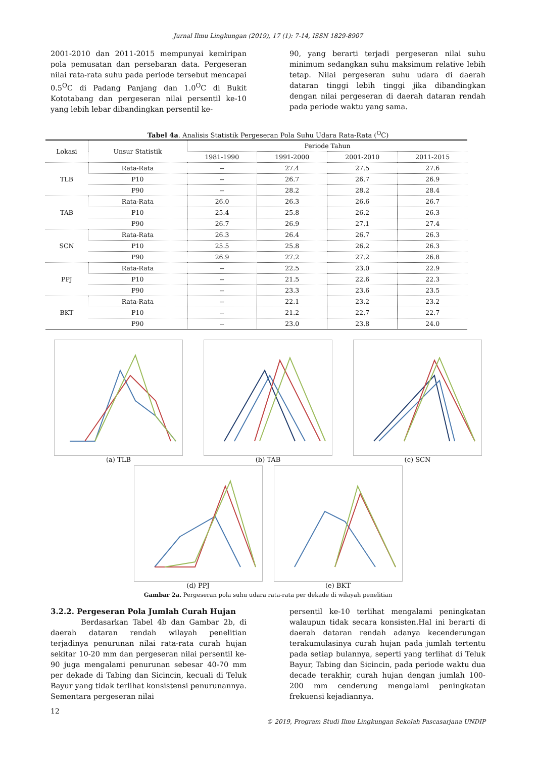Jurnal Ilmu Lingkungan (2019), 17 (1): 7-14, ISSN 1829-8907
2001-2010 dan 2011-2015 mempunyai kemiripan pola pemusatan dan persebaran data. Pergeseran nilai rata-rata suhu pada periode tersebut mencapai 0.5<sup>O</sup>C di Padang Panjang dan 1.0<sup>O</sup>C di Bukit Kototabang dan pergeseran nilai persentil ke-10 yang lebih lebar dibandingkan persentil ke-
90, yang berarti terjadi pergeseran nilai suhu minimum sedangkan suhu maksimum relative lebih tetap. Nilai pergeseran suhu udara di daerah dataran tinggi lebih tinggi jika dibandingkan dengan nilai pergeseran di daerah dataran rendah pada periode waktu yang sama.
Tabel 4a. Analisis Statistik Pergeseran Pola Suhu Udara Rata-Rata (<sup>O</sup>C)
| Lokasi | Unsur Statistik | Periode Tahun | | | |
| --- | --- | --- | --- | --- | --- |
| | | 1981-1990 | 1991-2000 | 2001-2010 | 2011-2015 |
| TLB | Rata-Rata | -- | 27.4 | 27.5 | 27.6 |
| | P10 | -- | 26.7 | 26.7 | 26.9 |
| | P90 | -- | 28.2 | 28.2 | 28.4 |
| TAB | Rata-Rata | 26.0 | 26.3 | 26.6 | 26.7 |
| | P10 | 25.4 | 25.8 | 26.2 | 26.3 |
| | P90 | 26.7 | 26.9 | 27.1 | 27.4 |
| SCN | Rata-Rata | 26.3 | 26.4 | 26.7 | 26.3 |
| | P10 | 25.5 | 25.8 | 26.2 | 26.3 |
| | P90 | 26.9 | 27.2 | 27.2 | 26.8 |
| PPJ | Rata-Rata | -- | 22.5 | 23.0 | 22.9 |
| | P10 | -- | 21.5 | 22.6 | 22.3 |
| | P90 | -- | 23.3 | 23.6 | 23.5 |
| BKT | Rata-Rata | -- | 22.1 | 23.2 | 23.2 |
| | P10 | -- | 21.2 | 22.7 | 22.7 |
| | P90 | -- | 23.0 | 23.8 | 24.0 |
(a) TLB (b) TAB (c) SCN
(d) PPJ (e) BKT
Gambar 2a. Pergeseran pola suhu udara rata-rata per dekade di wilayah penelitian
3.2.2. Pergeseran Pola Jumlah Curah Hujan
Berdasarkan Tabel 4b dan Gambar 2b, di daerah dataran rendah wilayah penelitian terjadinya penurunan nilai rata-rata curah hujan sekitar 10-20 mm dan pergeseran nilai persentil ke-90 juga mengalami penurunan sebesar 40-70 mm per dekade di Tabing dan Sicincin, kecuali di Teluk Bayur yang tidak terlihat konsistensi penurunannya. Sementara pergeseran nilai
persentil ke-10 terlihat mengalami peningkatan walaupun tidak secara konsisten.Hal ini berarti di daerah dataran rendah adanya kecenderungan terakumulasinya curah hujan pada jumlah tertentu pada setiap bulannya, seperti yang terlihat di Teluk Bayur, Tabing dan Sicincin, pada periode waktu dua decade terakhir, curah hujan dengan jumlah 100-200 mm cenderung mengalami peningkatan frekuensi kejadiannya.
12 © 2019, Program Studi Ilmu Lingkungan Sekolah Pascasarjana UNDIP